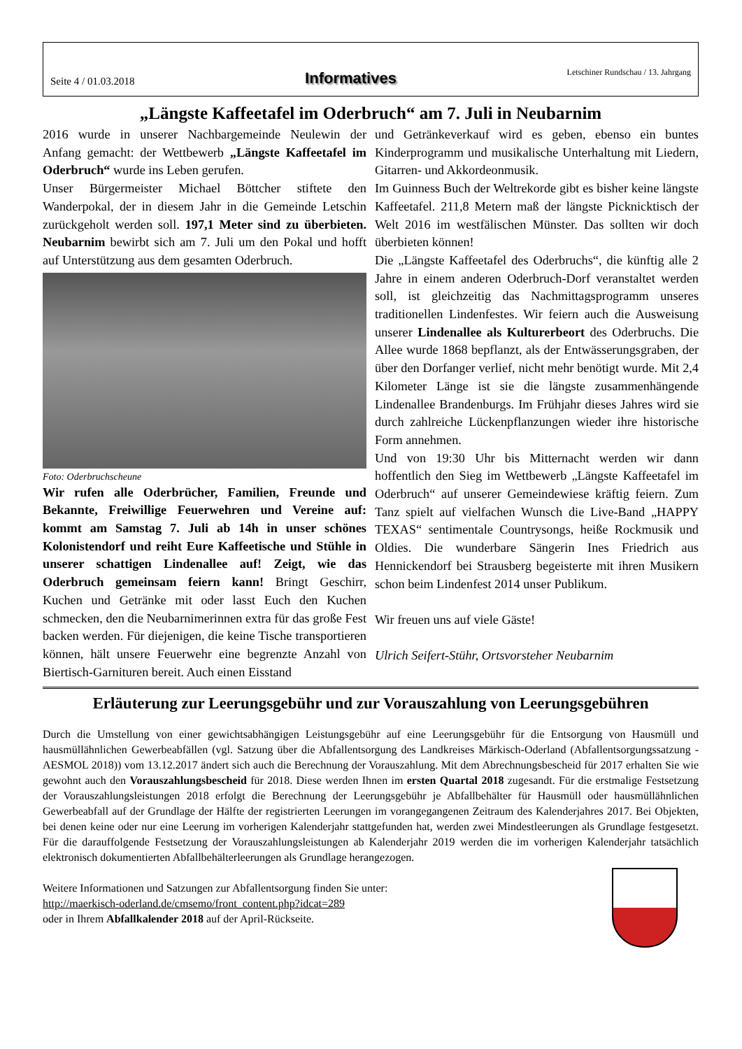Seite 4 / 01.03.2018 Informatives Letschiner Rundschau / 13. Jahrgang
„Längste Kaffeetafel im Oderbruch“ am 7. Juli in Neubarnim
2016 wurde in unserer Nachbargemeinde Neulewin der Anfang gemacht: der Wettbewerb „Längste Kaffeetafel im Oderbruch“ wurde ins Leben gerufen.
Unser Bürgermeister Michael Böttcher stiftete den Wanderpokal, der in diesem Jahr in die Gemeinde Letschin zurückgeholt werden soll. 197,1 Meter sind zu überbieten. Neubarnim bewirbt sich am 7. Juli um den Pokal und hofft auf Unterstützung aus dem gesamten Oderbruch.
Foto: Oderbruchscheune
Wir rufen alle Oderbrücher, Familien, Freunde und Bekannte, Freiwillige Feuerwehren und Vereine auf: kommt am Samstag 7. Juli ab 14h in unser schönes Kolonistendorf und reiht Eure Kaffeetische und Stühle in unserer schattigen Lindenallee auf! Zeigt, wie das Oderbruch gemeinsam feiern kann! Bringt Geschirr, Kuchen und Getränke mit oder lasst Euch den Kuchen schmecken, den die Neubarnimerinnen extra für das große Fest backen werden. Für diejenigen, die keine Tische transportieren können, hält unsere Feuerwehr eine begrenzte Anzahl von Biertisch-Garnituren bereit. Auch einen Eisstand
und Getränkeverkauf wird es geben, ebenso ein buntes Kinderprogramm und musikalische Unterhaltung mit Liedern, Gitarren- und Akkordeonmusik.
Im Guinness Buch der Weltrekorde gibt es bisher keine längste Kaffeetafel. 211,8 Metern maß der längste Picknicktisch der Welt 2016 im westfälischen Münster. Das sollten wir doch überbieten können!
Die „Längste Kaffeetafel des Oderbruchs“, die künftig alle 2 Jahre in einem anderen Oderbruch-Dorf veranstaltet werden soll, ist gleichzeitig das Nachmittagsprogramm unseres traditionellen Lindenfestes. Wir feiern auch die Ausweisung unserer Lindenallee als Kulturerbeort des Oderbruchs. Die Allee wurde 1868 bepflanzt, als der Entwässerungsgraben, der über den Dorfanger verlief, nicht mehr benötigt wurde. Mit 2,4 Kilometer Länge ist sie die längste zusammenhängende Lindenallee Brandenburgs. Im Frühjahr dieses Jahres wird sie durch zahlreiche Lückenpflanzungen wieder ihre historische Form annehmen.
Und von 19:30 Uhr bis Mitternacht werden wir dann hoffentlich den Sieg im Wettbewerb „Längste Kaffeetafel im Oderbruch“ auf unserer Gemeindewiese kräftig feiern. Zum Tanz spielt auf vielfachen Wunsch die Live-Band „HAPPY TEXAS“ sentimentale Countrysongs, heiße Rockmusik und Oldies. Die wunderbare Sängerin Ines Friedrich aus Hennickendorf bei Strausberg begeisterte mit ihren Musikern schon beim Lindenfest 2014 unser Publikum.
Wir freuen uns auf viele Gäste!
Ulrich Seifert-Stühr, Ortsvorsteher Neubarnim
Erläuterung zur Leerungsgebühr und zur Vorauszahlung von Leerungsgebühren
Durch die Umstellung von einer gewichtsabhängigen Leistungsgebühr auf eine Leerungsgebühr für die Entsorgung von Hausmüll und hausmüllähnlichen Gewerbeabfällen (vgl. Satzung über die Abfallentsorgung des Landkreises Märkisch-Oderland (Abfallentsorgungssatzung - AESMOL 2018)) vom 13.12.2017 ändert sich auch die Berechnung der Vorauszahlung. Mit dem Abrechnungsbescheid für 2017 erhalten Sie wie gewohnt auch den Vorauszahlungsbescheid für 2018. Diese werden Ihnen im ersten Quartal 2018 zugesandt. Für die erstmalige Festsetzung der Vorauszahlungsleistungen 2018 erfolgt die Berechnung der Leerungsgebühr je Abfallbehälter für Hausmüll oder hausmüllähnlichen Gewerbeabfall auf der Grundlage der Hälfte der registrierten Leerungen im vorangegangenen Zeitraum des Kalenderjahres 2017. Bei Objekten, bei denen keine oder nur eine Leerung im vorherigen Kalenderjahr stattgefunden hat, werden zwei Mindestleerungen als Grundlage festgesetzt. Für die darauffolgende Festsetzung der Vorauszahlungsleistungen ab Kalenderjahr 2019 werden die im vorherigen Kalenderjahr tatsächlich elektronisch dokumentierten Abfallbehälterleerungen als Grundlage herangezogen.
Weitere Informationen und Satzungen zur Abfallentsorgung finden Sie unter:
http://maerkisch-oderland.de/cmsemo/front_content.php?idcat=289
oder in Ihrem Abfallkalender 2018 auf der April-Rückseite.